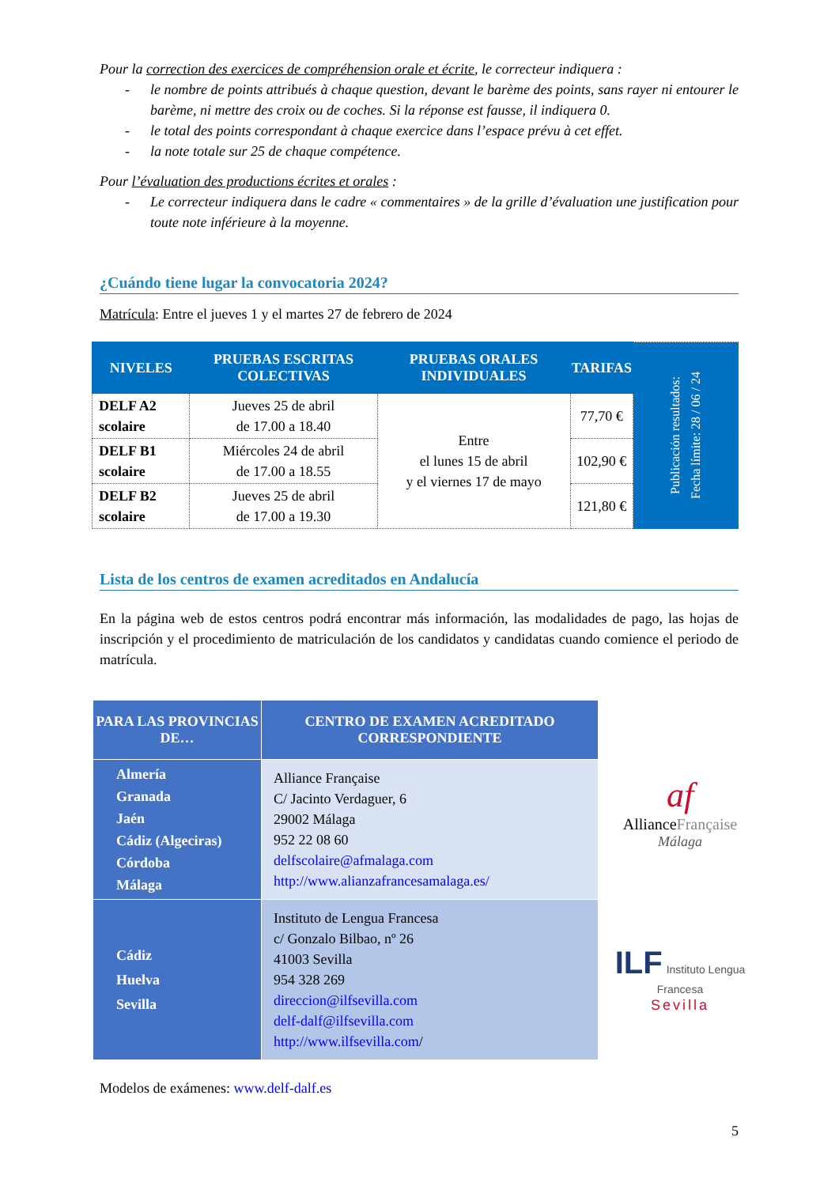Pour la correction des exercices de compréhension orale et écrite, le correcteur indiquera :
- le nombre de points attribués à chaque question, devant le barème des points, sans rayer ni entourer le barème, ni mettre des croix ou de coches. Si la réponse est fausse, il indiquera 0.
- le total des points correspondant à chaque exercice dans l’espace prévu à cet effet.
- la note totale sur 25 de chaque compétence.
Pour l’évaluation des productions écrites et orales :
- Le correcteur indiquera dans le cadre « commentaires » de la grille d’évaluation une justification pour toute note inférieure à la moyenne.
¿Cuándo tiene lugar la convocatoria 2024?
Matrícula: Entre el jueves 1 y el martes 27 de febrero de 2024
| NIVELES | PRUEBAS ESCRITAS COLECTIVAS | PRUEBAS ORALES INDIVIDUALES | TARIFAS | Publicación resultados: Fecha límite: 28 / 06 / 24 |
| DELF A2 scolaire | Jueves 25 de abril de 17.00 a 18.40 | Entre el lunes 15 de abril y el viernes 17 de mayo | 77,70 € | |
| DELF B1 scolaire | Miércoles 24 de abril de 17.00 a 18.55 | | 102,90 € | |
| DELF B2 scolaire | Jueves 25 de abril de 17.00 a 19.30 | | 121,80 € | |
Lista de los centros de examen acreditados en Andalucía
En la página web de estos centros podrá encontrar más información, las modalidades de pago, las hojas de inscripción y el procedimiento de matriculación de los candidatos y candidatas cuando comience el periodo de matrícula.
| PARA LAS PROVINCIAS DE… | CENTRO DE EXAMEN ACREDITADO CORRESPONDIENTE |
| --- | --- |
| Almería Granada Jaén Cádiz (Algeciras) Córdoba Málaga | Alliance Française C/ Jacinto Verdaguer, 6 29002 Málaga 952 22 08 60 delfscolaire@afmalaga.com http://www.alianzafrancesamalaga.es/ |
| Cádiz Huelva Sevilla | Instituto de Lengua Francesa c/ Gonzalo Bilbao, nº 26 41003 Sevilla 954 328 269 direccion@ilfsevilla.com delf-dalf@ilfsevilla.com http://www.ilfsevilla.com / |
Modelos de exámenes: www.delf-dalf.es
5
af
AllianceFrançaise
Málaga
ILF Instituto Lengua Francesa
Sevilla